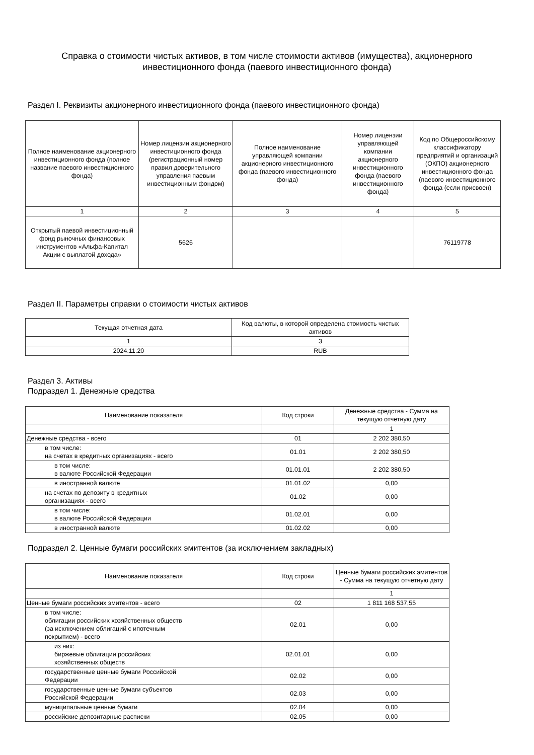Справка о стоимости чистых активов, в том числе стоимости активов (имущества), акционерного инвестиционного фонда (паевого инвестиционного фонда)
Раздел I. Реквизиты акционерного инвестиционного фонда (паевого инвестиционного фонда)
| Полное наименование акционерного инвестиционного фонда (полное название паевого инвестиционного фонда) | Номер лицензии акционерного инвестиционного фонда (регистрационный номер правил доверительного управления паевым инвестиционным фондом) | Полное наименование управляющей компании акционерного инвестиционного фонда (паевого инвестиционного фонда) | Номер лицензии управляющей компании акционерного инвестиционного фонда (паевого инвестиционного фонда) | Код по Общероссийскому классификатору предприятий и организаций (ОКПО) акционерного инвестиционного фонда (паевого инвестиционного фонда (если присвоен) |
| --- | --- | --- | --- | --- |
| 1 | 2 | 3 | 4 | 5 |
| Открытый паевой инвестиционный фонд рыночных финансовых инструментов «Альфа-Капитал Акции с выплатой дохода» | 5626 | | | 76119778 |
Раздел II. Параметры справки о стоимости чистых активов
| Текущая отчетная дата | Код валюты, в которой определена стоимость чистых активов |
| --- | --- |
| 1 | 3 |
| 2024.11.20 | RUB |
Раздел 3. Активы
Подраздел 1. Денежные средства
| Наименование показателя | Код строки | Денежные средства - Сумма на текущую отчетную дату |
| --- | --- | --- |
| | | 1 |
| Денежные средства - всего | 01 | 2 202 380,50 |
| в том числе: на счетах в кредитных организациях - всего | 01.01 | 2 202 380,50 |
| в том числе: в валюте Российской Федерации | 01.01.01 | 2 202 380,50 |
| в иностранной валюте | 01.01.02 | 0,00 |
| на счетах по депозиту в кредитных организациях - всего | 01.02 | 0,00 |
| в том числе: в валюте Российской Федерации | 01.02.01 | 0,00 |
| в иностранной валюте | 01.02.02 | 0,00 |
Подраздел 2. Ценные бумаги российских эмитентов (за исключением закладных)
| Наименование показателя | Код строки | Ценные бумаги российских эмитентов - Сумма на текущую отчетную дату |
| --- | --- | --- |
| | | 1 |
| Ценные бумаги российских эмитентов - всего | 02 | 1 811 168 537,55 |
| в том числе: облигации российских хозяйственных обществ (за исключением облигаций с ипотечным покрытием) - всего | 02.01 | 0,00 |
| из них: биржевые облигации российских хозяйственных обществ | 02.01.01 | 0,00 |
| государственные ценные бумаги Российской Федерации | 02.02 | 0,00 |
| государственные ценные бумаги субъектов Российской Федерации | 02.03 | 0,00 |
| муниципальные ценные бумаги | 02.04 | 0,00 |
| российские депозитарные расписки | 02.05 | 0,00 |